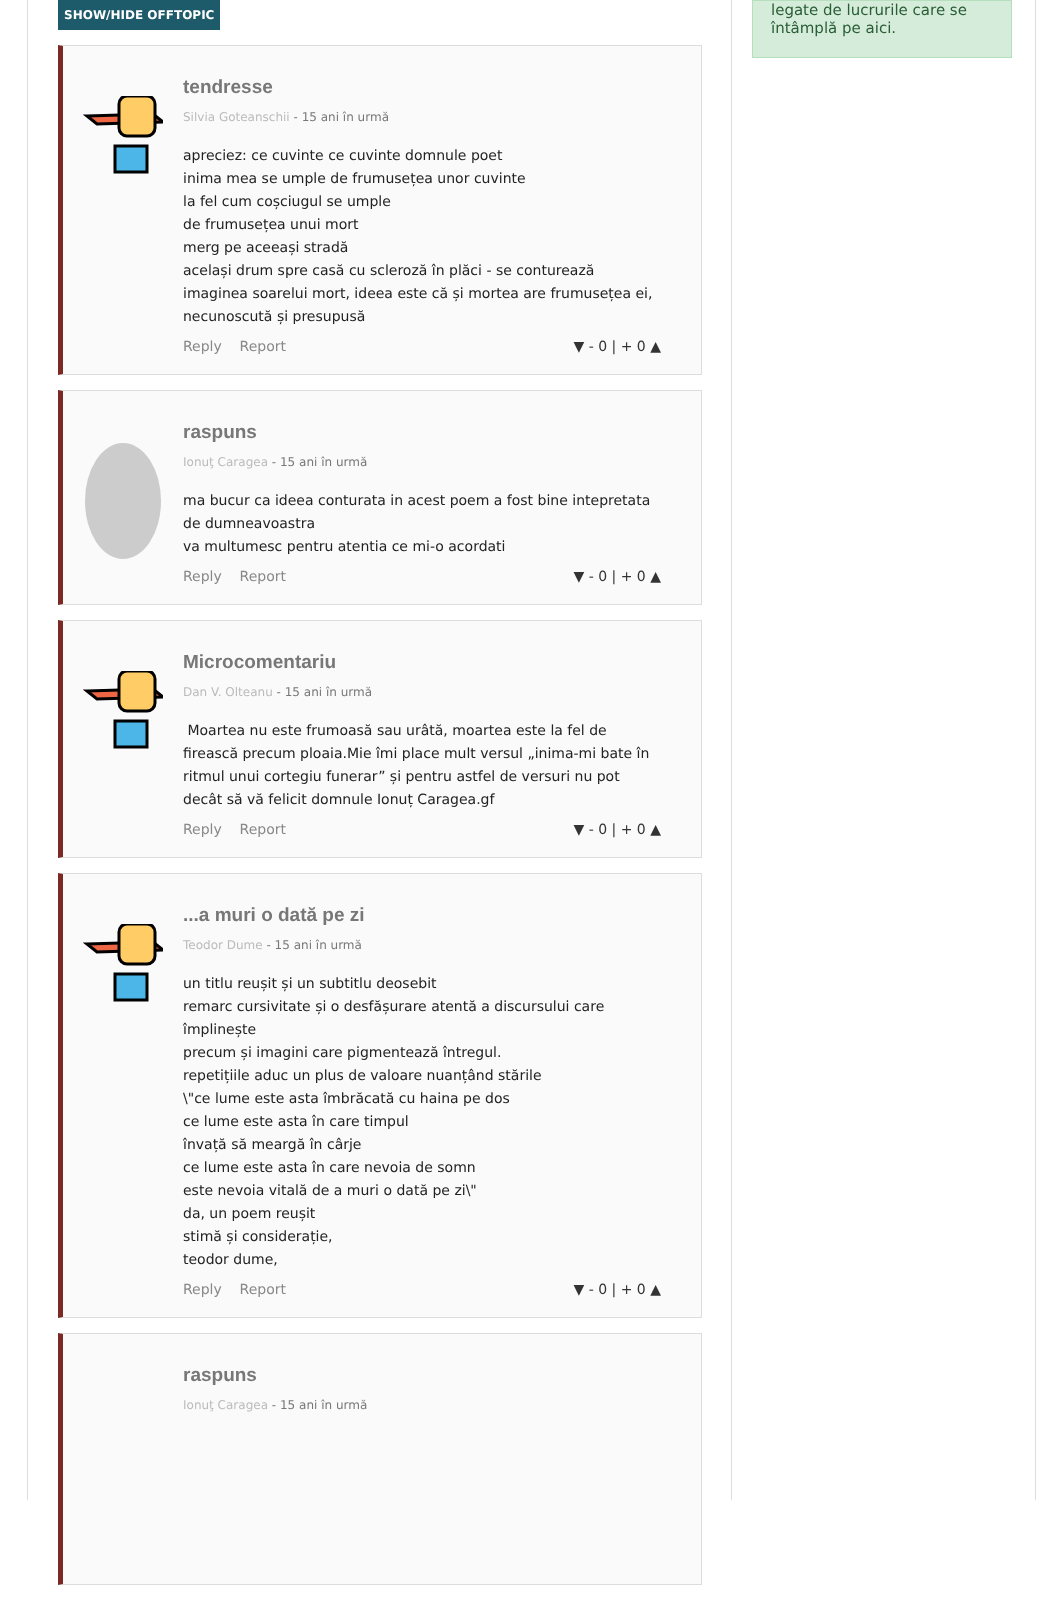legate de lucrurile care se întâmplă pe aici.
SHOW/HIDE OFFTOPIC
tendresse
Silvia Goteanschii - 15 ani în urmă
apreciez: ce cuvinte ce cuvinte domnule poet
inima mea se umple de frumusețea unor cuvinte
la fel cum coșciugul se umple
de frumusețea unui mort
merg pe aceeași stradă
același drum spre casă cu scleroză în plăci - se conturează imaginea soarelui mort, ideea este că și mortea are frumusețea ei, necunoscută și presupusă
Reply Report ▼ - 0 | + 0 ▲
raspuns
Ionuţ Caragea - 15 ani în urmă
ma bucur ca ideea conturata in acest poem a fost bine intepretata de dumneavoastra
va multumesc pentru atentia ce mi-o acordati
Reply Report ▼ - 0 | + 0 ▲
Microcomentariu
Dan V. Olteanu - 15 ani în urmă
Moartea nu este frumoasă sau urâtă, moartea este la fel de firească precum ploaia.Mie îmi place mult versul „inima-mi bate în ritmul unui cortegiu funerar” și pentru astfel de versuri nu pot decât să vă felicit domnule Ionuț Caragea.gf
Reply Report ▼ - 0 | + 0 ▲
...a muri o dată pe zi
Teodor Dume - 15 ani în urmă
un titlu reușit și un subtitlu deosebit
remarc cursivitate și o desfășurare atentă a discursului care împlinește
precum și imagini care pigmentează întregul.
repetițiile aduc un plus de valoare nuanțând stările
\"ce lume este asta îmbrăcată cu haina pe dos
ce lume este asta în care timpul
învață să meargă în cârje
ce lume este asta în care nevoia de somn
este nevoia vitală de a muri o dată pe zi\"
da, un poem reușit
stimă și considerație,
teodor dume,
Reply Report ▼ - 0 | + 0 ▲
raspuns
Ionuţ Caragea - 15 ani în urmă